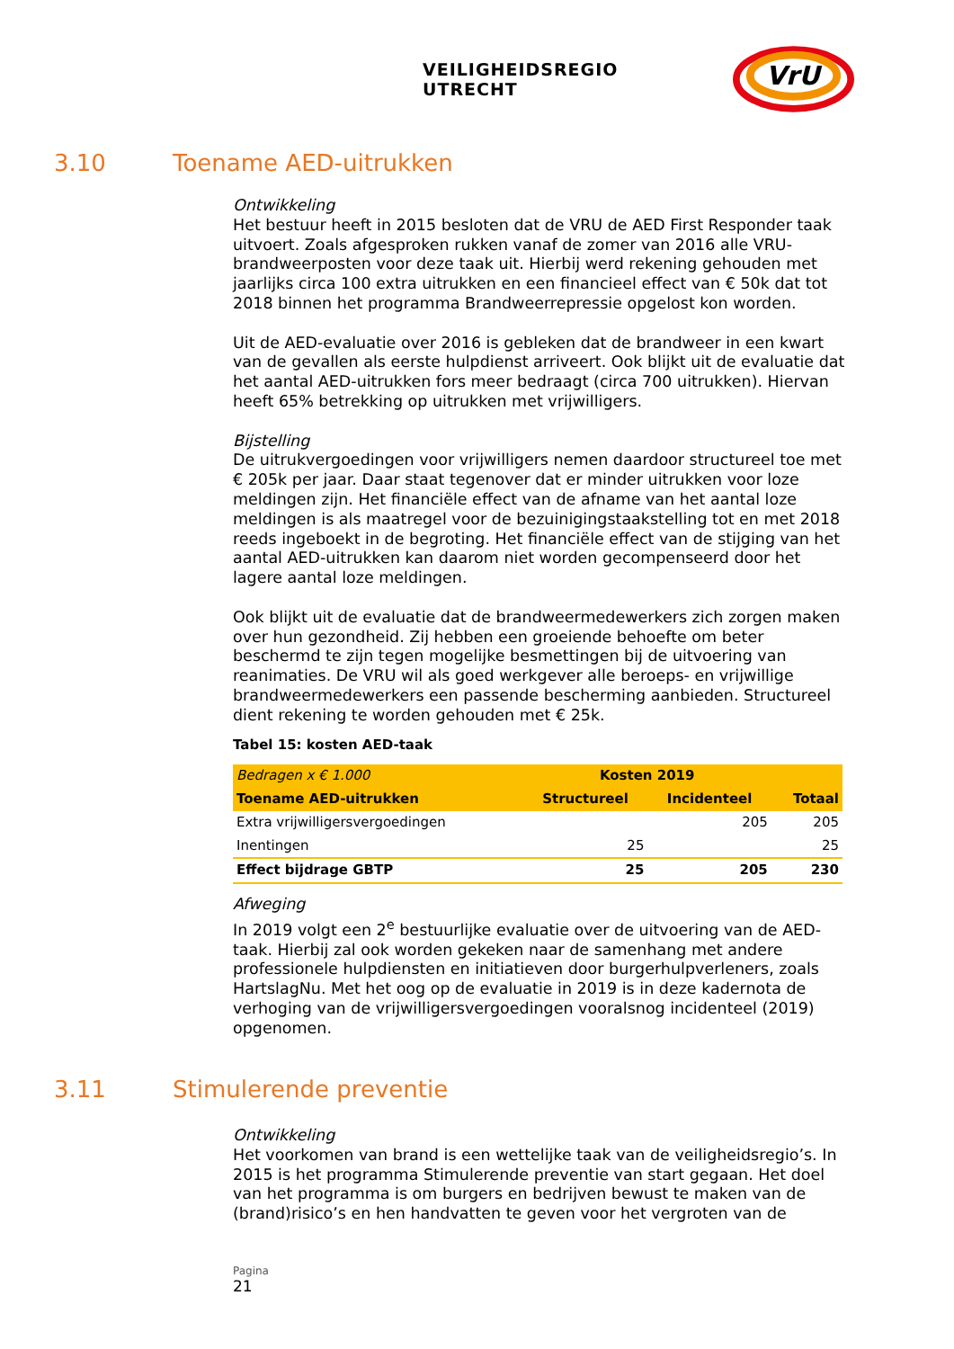VEILIGHEIDSREGIO UTRECHT
VrU
3.10 Toename AED-uitrukken
Ontwikkeling
Het bestuur heeft in 2015 besloten dat de VRU de AED First Responder taak uitvoert. Zoals afgesproken rukken vanaf de zomer van 2016 alle VRU-brandweerposten voor deze taak uit. Hierbij werd rekening gehouden met jaarlijks circa 100 extra uitrukken en een financieel effect van € 50k dat tot 2018 binnen het programma Brandweerrepressie opgelost kon worden.
Uit de AED-evaluatie over 2016 is gebleken dat de brandweer in een kwart van de gevallen als eerste hulpdienst arriveert. Ook blijkt uit de evaluatie dat het aantal AED-uitrukken fors meer bedraagt (circa 700 uitrukken). Hiervan heeft 65% betrekking op uitrukken met vrijwilligers.
Bijstelling
De uitrukvergoedingen voor vrijwilligers nemen daardoor structureel toe met € 205k per jaar. Daar staat tegenover dat er minder uitrukken voor loze meldingen zijn. Het financiële effect van de afname van het aantal loze meldingen is als maatregel voor de bezuinigingstaakstelling tot en met 2018 reeds ingeboekt in de begroting. Het financiële effect van de stijging van het aantal AED-uitrukken kan daarom niet worden gecompenseerd door het lagere aantal loze meldingen.
Ook blijkt uit de evaluatie dat de brandweermedewerkers zich zorgen maken over hun gezondheid. Zij hebben een groeiende behoefte om beter beschermd te zijn tegen mogelijke besmettingen bij de uitvoering van reanimaties. De VRU wil als goed werkgever alle beroeps- en vrijwillige brandweermedewerkers een passende bescherming aanbieden. Structureel dient rekening te worden gehouden met € 25k.
Tabel 15: kosten AED-taak
| Bedragen x € 1.000 | Kosten 2019 | | |
| Toename AED-uitrukken | Structureel | Incidenteel | Totaal |
| Extra vrijwilligersvergoedingen | | 205 | 205 |
| Inentingen | 25 | | 25 |
| Effect bijdrage GBTP | 25 | 205 | 230 |
Afweging
In 2019 volgt een 2<sup>e</sup> bestuurlijke evaluatie over de uitvoering van de AED-taak. Hierbij zal ook worden gekeken naar de samenhang met andere professionele hulpdiensten en initiatieven door burgerhulpverleners, zoals HartslagNu. Met het oog op de evaluatie in 2019 is in deze kadernota de verhoging van de vrijwilligersvergoedingen vooralsnog incidenteel (2019) opgenomen.
3.11 Stimulerende preventie
Ontwikkeling
Het voorkomen van brand is een wettelijke taak van de veiligheidsregio’s. In 2015 is het programma Stimulerende preventie van start gegaan. Het doel van het programma is om burgers en bedrijven bewust te maken van de (brand)risico’s en hen handvatten te geven voor het vergroten van de
Pagina
21